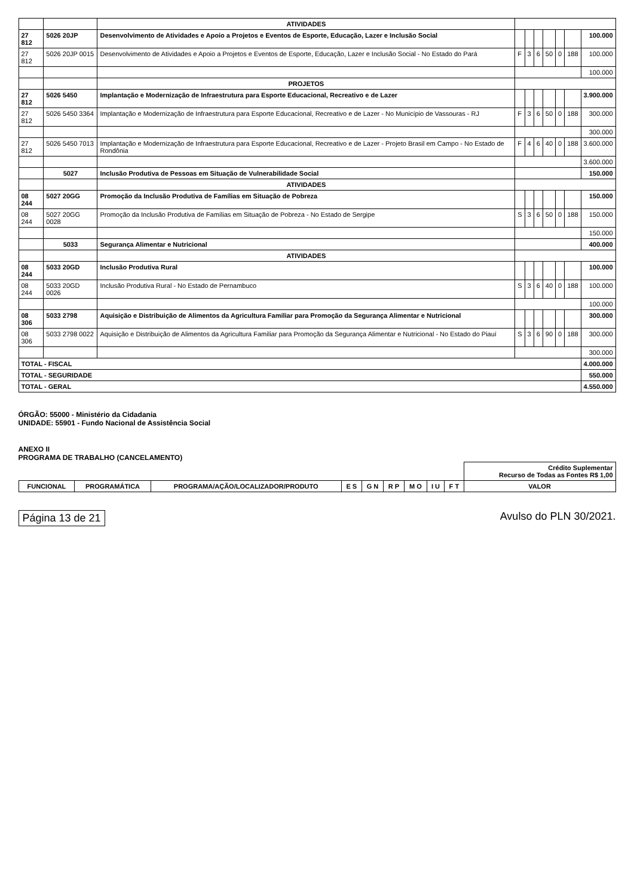| | | ATIVIDADES | | | | | | | |
| 27 812 | 5026 20JP | Desenvolvimento de Atividades e Apoio a Projetos e Eventos de Esporte, Educação, Lazer e Inclusão Social | | | | | | | 100.000 |
| 27 812 | 5026 20JP 0015 | Desenvolvimento de Atividades e Apoio a Projetos e Eventos de Esporte, Educação, Lazer e Inclusão Social - No Estado do Pará | F | 3 | 6 | 50 | 0 | 188 | 100.000 |
| | | | | | | | | | 100.000 |
| | | PROJETOS | | | | | | | |
| 27 812 | 5026 5450 | Implantação e Modernização de Infraestrutura para Esporte Educacional, Recreativo e de Lazer | | | | | | | 3.900.000 |
| 27 812 | 5026 5450 3364 | Implantação e Modernização de Infraestrutura para Esporte Educacional, Recreativo e de Lazer - No Município de Vassouras - RJ | F | 3 | 6 | 50 | 0 | 188 | 300.000 |
| | | | | | | | | | 300.000 |
| 27 812 | 5026 5450 7013 | Implantação e Modernização de Infraestrutura para Esporte Educacional, Recreativo e de Lazer - Projeto Brasil em Campo - No Estado de Rondônia | F | 4 | 6 | 40 | 0 | 188 | 3.600.000 |
| | | | | | | | | | 3.600.000 |
| | 5027 | Inclusão Produtiva de Pessoas em Situação de Vulnerabilidade Social | | | | | | | 150.000 |
| | | ATIVIDADES | | | | | | | |
| 08 244 | 5027 20GG | Promoção da Inclusão Produtiva de Famílias em Situação de Pobreza | | | | | | | 150.000 |
| 08 244 | 5027 20GG 0028 | Promoção da Inclusão Produtiva de Famílias em Situação de Pobreza - No Estado de Sergipe | S | 3 | 6 | 50 | 0 | 188 | 150.000 |
| | | | | | | | | | 150.000 |
| | 5033 | Segurança Alimentar e Nutricional | | | | | | | 400.000 |
| | | ATIVIDADES | | | | | | | |
| 08 244 | 5033 20GD | Inclusão Produtiva Rural | | | | | | | 100.000 |
| 08 244 | 5033 20GD 0026 | Inclusão Produtiva Rural - No Estado de Pernambuco | S | 3 | 6 | 40 | 0 | 188 | 100.000 |
| | | | | | | | | | 100.000 |
| 08 306 | 5033 2798 | Aquisição e Distribuição de Alimentos da Agricultura Familiar para Promoção da Segurança Alimentar e Nutricional | | | | | | | 300.000 |
| 08 306 | 5033 2798 0022 | Aquisição e Distribuição de Alimentos da Agricultura Familiar para Promoção da Segurança Alimentar e Nutricional - No Estado do Piauí | S | 3 | 6 | 90 | 0 | 188 | 300.000 |
| | | | | | | | | | 300.000 |
| TOTAL - FISCAL | | | | | | | | | 4.000.000 |
| TOTAL - SEGURIDADE | | | | | | | | | 550.000 |
| TOTAL - GERAL | | | | | | | | | 4.550.000 |
ÓRGÃO: 55000 - Ministério da Cidadania
UNIDADE: 55901 - Fundo Nacional de Assistência Social
ANEXO II
PROGRAMA DE TRABALHO (CANCELAMENTO)
| | | | | | | | | | Crédito Suplementar Recurso de Todas as Fontes R$ 1,00 |
| --- | --- | --- | --- | --- | --- | --- | --- | --- | --- |
| FUNCIONAL | PROGRAMÁTICA | PROGRAMA/AÇÃO/LOCALIZADOR/PRODUTO | E S | G N | R P | M O | I U | F T | VALOR |
Página 13 de 21 Avulso do PLN 30/2021.